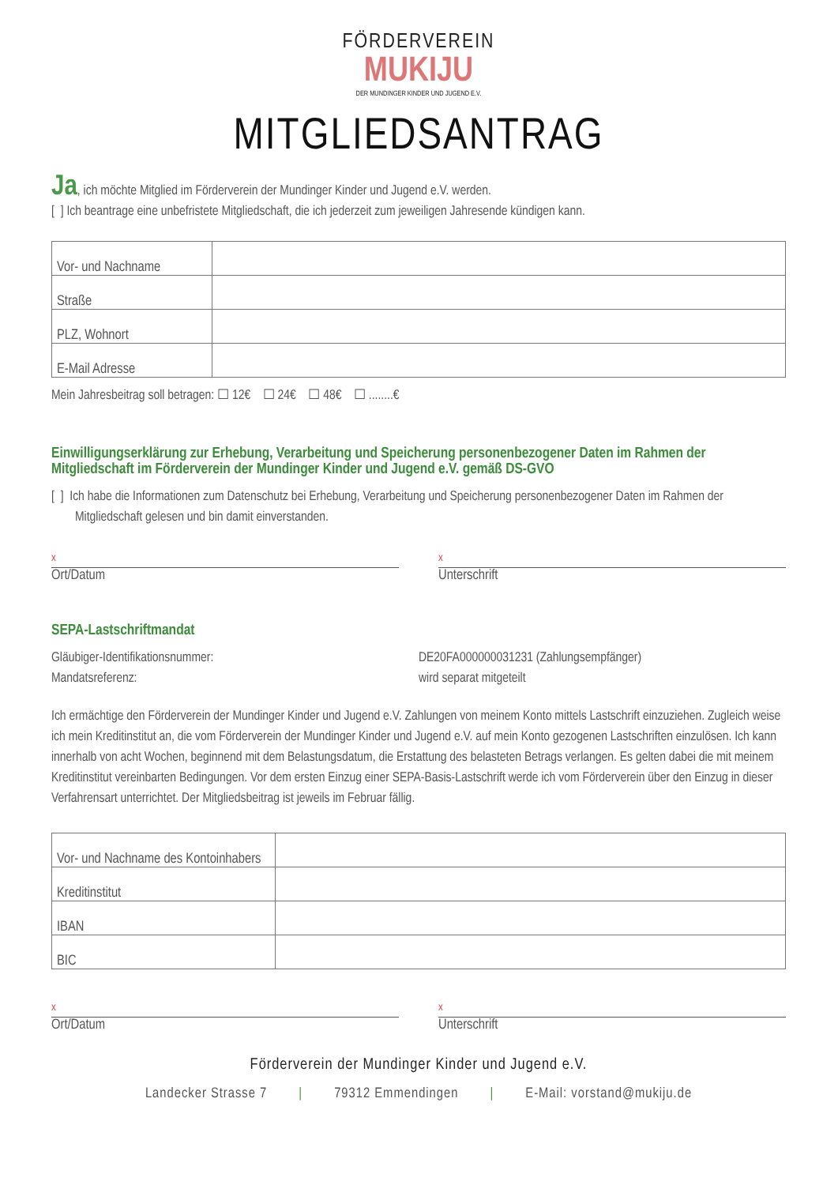FÖRDERVEREIN
MUKIJU
DER MUNDINGER KINDER UND JUGEND E.V.
MITGLIEDSANTRAG
Ja, ich möchte Mitglied im Förderverein der Mundinger Kinder und Jugend e.V. werden.
[ ] Ich beantrage eine unbefristete Mitgliedschaft, die ich jederzeit zum jeweiligen Jahresende kündigen kann.
| Vor- und Nachname | |
| Straße | |
| PLZ, Wohnort | |
| E-Mail Adresse | |
Mein Jahresbeitrag soll betragen: ☐ 12€ ☐ 24€ ☐ 48€ ☐ ........€
Einwilligungserklärung zur Erhebung, Verarbeitung und Speicherung personenbezogener Daten im Rahmen der Mitgliedschaft im Förderverein der Mundinger Kinder und Jugend e.V. gemäß DS-GVO
[ ] Ich habe die Informationen zum Datenschutz bei Erhebung, Verarbeitung und Speicherung personenbezogener Daten im Rahmen der Mitgliedschaft gelesen und bin damit einverstanden.
x
Ort/Datum
x
Unterschrift
SEPA-Lastschriftmandat
Gläubiger-Identifikationsnummer:
Mandatsreferenz:
DE20FA000000031231 (Zahlungsempfänger)
wird separat mitgeteilt
Ich ermächtige den Förderverein der Mundinger Kinder und Jugend e.V. Zahlungen von meinem Konto mittels Lastschrift einzuziehen. Zugleich weise ich mein Kreditinstitut an, die vom Förderverein der Mundinger Kinder und Jugend e.V. auf mein Konto gezogenen Lastschriften einzulösen. Ich kann innerhalb von acht Wochen, beginnend mit dem Belastungsdatum, die Erstattung des belasteten Betrags verlangen. Es gelten dabei die mit meinem Kreditinstitut vereinbarten Bedingungen. Vor dem ersten Einzug einer SEPA-Basis-Lastschrift werde ich vom Förderverein über den Einzug in dieser Verfahrensart unterrichtet. Der Mitgliedsbeitrag ist jeweils im Februar fällig.
| Vor- und Nachname des Kontoinhabers | |
| Kreditinstitut | |
| IBAN | |
| BIC | |
x
Ort/Datum
x
Unterschrift
Förderverein der Mundinger Kinder und Jugend e.V.
Landecker Strasse 7 | 79312 Emmendingen | E-Mail: vorstand@mukiju.de